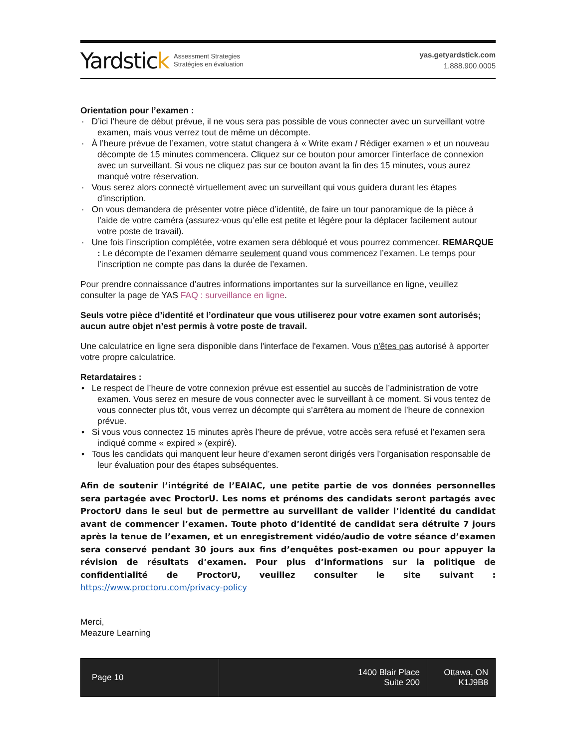Yardstick
Assessment Strategies
Stratégies en évaluation
yas.getyardstick.com
1.888.900.0005
Orientation pour l’examen :
· D’ici l’heure de début prévue, il ne vous sera pas possible de vous connecter avec un surveillant votre examen, mais vous verrez tout de même un décompte.
· À l’heure prévue de l’examen, votre statut changera à « Write exam / Rédiger examen » et un nouveau décompte de 15 minutes commencera. Cliquez sur ce bouton pour amorcer l’interface de connexion avec un surveillant. Si vous ne cliquez pas sur ce bouton avant la fin des 15 minutes, vous aurez manqué votre réservation.
· Vous serez alors connecté virtuellement avec un surveillant qui vous guidera durant les étapes d’inscription.
· On vous demandera de présenter votre pièce d’identité, de faire un tour panoramique de la pièce à l’aide de votre caméra (assurez-vous qu’elle est petite et légère pour la déplacer facilement autour votre poste de travail).
· Une fois l’inscription complétée, votre examen sera débloqué et vous pourrez commencer. REMARQUE : Le décompte de l’examen démarre seulement quand vous commencez l’examen. Le temps pour l’inscription ne compte pas dans la durée de l’examen.
Pour prendre connaissance d’autres informations importantes sur la surveillance en ligne, veuillez consulter la page de YAS FAQ : surveillance en ligne.
Seuls votre pièce d’identité et l’ordinateur que vous utiliserez pour votre examen sont autorisés; aucun autre objet n’est permis à votre poste de travail.
Une calculatrice en ligne sera disponible dans l'interface de l'examen. Vous n'êtes pas autorisé à apporter votre propre calculatrice.
Retardataires :
• Le respect de l’heure de votre connexion prévue est essentiel au succès de l’administration de votre examen. Vous serez en mesure de vous connecter avec le surveillant à ce moment. Si vous tentez de vous connecter plus tôt, vous verrez un décompte qui s’arrêtera au moment de l’heure de connexion prévue.
• Si vous vous connectez 15 minutes après l’heure de prévue, votre accès sera refusé et l’examen sera indiqué comme « expired » (expiré).
• Tous les candidats qui manquent leur heure d’examen seront dirigés vers l’organisation responsable de leur évaluation pour des étapes subséquentes.
Afin de soutenir l’intégrité de l’EAIAC, une petite partie de vos données personnelles sera partagée avec ProctorU. Les noms et prénoms des candidats seront partagés avec ProctorU dans le seul but de permettre au surveillant de valider l’identité du candidat avant de commencer l’examen. Toute photo d’identité de candidat sera détruite 7 jours après la tenue de l’examen, et un enregistrement vidéo/audio de votre séance d’examen sera conservé pendant 30 jours aux fins d’enquêtes post-examen ou pour appuyer la révision de résultats d’examen. Pour plus d’informations sur la politique de confidentialité de ProctorU, veuillez consulter le site suivant : https://www.proctoru.com/privacy-policy
Merci,
Meazure Learning
Page 10 1400 Blair Place
Suite 200
Ottawa, ON
K1J9B8